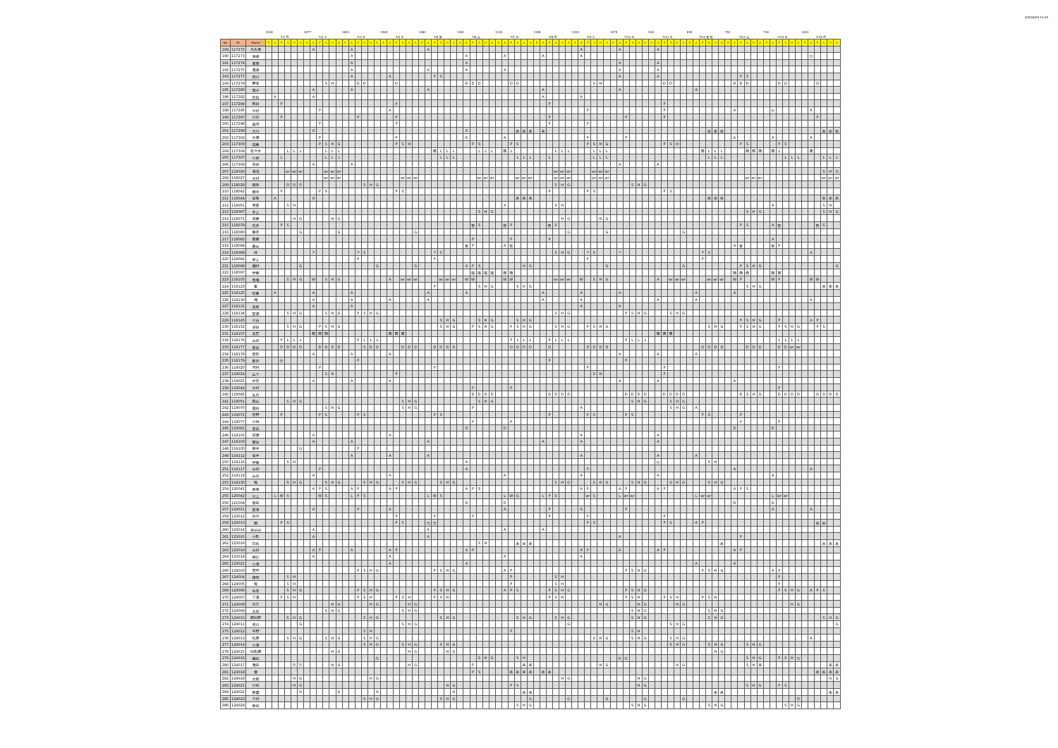2024/6/25 10:29
| | | | 2238 | | | | | | 1977 | | | | | | 1801 | | | | | | 1900 | | | | | | 1482 | | | | | | 1301 | | | | | | 1132 | | | | | | 1349 | | | | | | 1333 | | | | | | 1075 | | | | | | 938 | | | | | | 835 | | | | | | 791 | | | | | | 718 | | | | | | 1001 | | | | | |
| --- | --- | --- | --- | --- | --- | --- | --- | --- | --- | --- | --- | --- | --- | --- | --- | --- | --- | --- | --- | --- | --- | --- | --- | --- | --- | --- | --- | --- | --- | --- | --- | --- | --- | --- | --- | --- | --- | --- | --- | --- | --- | --- | --- | --- | --- | --- | --- | --- | --- | --- | --- | --- | --- | --- | --- | --- | --- | --- | --- | --- | --- | --- | --- | --- | --- | --- | --- | --- | --- | --- | --- | --- | --- | --- | --- | --- | --- | --- | --- | --- | --- | --- | --- | --- | --- | --- | --- | --- | --- | --- | --- | --- |
| | | | 7/1 月 | | | | | | 7/2 火 | | | | | | 7/3 水 | | | | | | 7/4 木 | | | | | | 7/5 金 | | | | | | 7/6 土 | | | | | | 7/7 日 | | | | | | 7/8 月 | | | | | | 7/9 火 | | | | | | 7/10 水 | | | | | | 7/11 木 | | | | | | 7/12 金 祝 | | | | | | 7/13 土 | | | | | | 7/14 日 | | | | | | 7/15 月 | | | | | |
| No | ID | Name | E | A | P | S | H | G | E | A | P | S | H | G | E | A | P | S | H | G | E | A | P | S | H | G | E | A | P | S | H | G | E | A | P | S | H | G | E | A | P | S | H | G | E | A | P | S | H | G | E | A | P | S | H | G | E | A | P | S | H | G | E | A | P | S | H | G | E | A | P | S | H | G | E | A | P | S | H | G | E | A | P | S | H | G | E | A | P | S | H | G |
| 189 | 117272 | 大久保 | | | | | | | | A | | | | | | A | | | | | | | | | | | | A | | | | | | | | | | | | | | | | | | | | | | | | A | | | | | | A | | | | | | A | | | | | | | | | | | | | | | | | | | | | | | | | | | | |
| 190 | 117273 | 洲崎 | | | | | | | | | | | | | | A | | | | | | | | | | | | | | | | | | A | | | | | | A | | | | | | A | | | | | | A | | | | | | | | | | | | | | | | | | | | | | | | | | | | | | | | | | | | 欠 | | | | |
| 191 | 117274 | 悪原 | | | | | | | | | | | | | | A | | | | | | | | | | | | | | | | | | A | | | | | | | | | | | | | | | | | | | | | | | | A | | | | | | A | | | | | | | | | | | | | | | | | | | | | | | | | | | | |
| 192 | 117275 | 渡邉 | | | | | | | | | | | | | | A | | | | | | | | | | | | A | | | | | | A | | | | | | A | | | | | | | | | | | | | | | | | | A | | | | | | A | | | | | | | | | | | | | | | | | | | | | | | | | | | | |
| 193 | 117277 | 見川 | | | | | | | | | | | | | | A | | | | | | A | | | | | | | P | S | | | | | | | | | | | | | | | | | | | | | | | | | | | | A | | | | | | A | | | | | | | | | | | | | P | S | | | | | | | | | | | | | | |
| 194 | 117279 | 栗本 | | | | | | | | | | S | H | | | | D | D | | | | | D | | | | | | | | | | | D | D | D | | | | | D | D | | | | | | | | | | | | S | H | | | | | | | | | | D | D | | | | | | | | | | D | D | D | | | | | D | D | | | | | D | | | |
| 195 | 117280 | 増子 | | | | | | | | A | | | | | | A | | | | | | | | | | | | A | | | | | | | | | | | | | | | | | | A | | | | | | | | | | | | A | | | | | | | | | | | | A | | | | | | | | | | | | | | | | | | | | | | |
| 196 | 117282 | 佐伯 | | A | | | | | | A | | | | | | | | | | | | | | | | | | | | | | | | | | | | | | | | | | | | A | | | | | | A | | | | | | | | | | | | | | | | | | | | | | | | | | | | | | | | | | | | | | | | |
| 197 | 117294 | 和田 | | | P | | | | | | | | | | | | | | | | | | P | | | | | | | | | | | | | | | | | | | | | | | | P | | | | | | | | | | | | | | | | | | P | | | | | | | | | | | | | | | | | | | | | | | | | | | |
| 198 | 117295 | 中村 | | | | | | | | | P | | | | | | | | | | | A | | | | | | | | | | | | | | | | | | | | | | | | | | | | | | | P | | | | | | | | | | | | P | | | | | | | | | | | A | | | | | | 欠 | | | | | | A | | | | |
| 199 | 117297 | 川内 | | | P | | | | | | | | | | | | P | | | | | | P | | | | | | | | | | | | | | | | | | | | | | | | P | | | | | | | | | | | | P | | | | | | P | | | | | | | | | | | | | | | | | | | | | | | | P | | | |
| 200 | 117298 | 美河 | | | | | | | | | P | | | | | | | | | | | | P | | | | | | | | | | | | | | | | | | | | | | | | P | | | | | | P | | | | | | | | | | | | | | | | | | | | | | | | | | | | | | | | | | | | | | | |
| 201 | 117299 | 大川 | | | | | | | | A | | | | | | | | | | | | | | | | | | | | | | | | A | | | | | | | | 未 | 未 | 未 | | 未 | | | | | | | | | | | | | | | | | | | | | | | | | | 未 | 未 | 未 | | | | | | | | | | | | | | | | 未 | 未 | 未 |
| 202 | 117302 | 大瀬 | | | | | | | | | P | | | | | | | | | | | | P | | | | | | | | | | | A | | | | | | A | | | | | | | | | | | | | P | | | | | | P | | | | | | | | | | | | | | | | | A | | | | | | A | | | | | | A | | | | |
| 203 | 117303 | 遠藤 | | | | | | | | | P | S | H | G | | | | | | | | | P | S | H | | | | | | | | | | P | S | | | | | P | S | | | | | | | | | | | P | S | H | G | | | | | | | | | P | S | H | | | | | | | | | | P | S | | | | | P | S | | | | | | | | |
| 204 | 117304 | 佐々木 | | | | L | L | L | | | | L | L | L | | | | | | | | | | | | | | | 商 | L | L | L | | | | L | L | L | | 商 | L | | | | | | | L | L | L | | | | L | L | L | | | | | | | | | | | | | | | 商 | L | L | L | | | | 商 | 商 | 商 | | 商 | L | | | | | 商 | | | | |
| 205 | 117307 | 小西 | | | L | | | | | | | L | L | L | | | | | | | | | | | | | | | | L | L | L | | | | | | | | | | L | L | L | | | L | | | | | | | L | L | L | | | | | | | | | | | | | | | | L | L | L | | | | | | | | | | L | L | L | | | | L | L | L |
| 206 | 117309 | 濱田 | | | | | | | | A | | | | | | A | | | | | | | | | | | | | | | | | | | | | | | | | | | | | | | | | | | | | | | | | | A | | | | | | A | | | | | | | | | | | | | | | | | | | | | | | | | | | | |
| 207 | 118026 | 湯浅 | | | | wr | wr | wr | | | | wr | wr | wr | | | | | | | | | | | | | | | | | | | | | | | | | | | | | | | | | | wr | wr | wr | | | | wr | wr | wr | | | | | | | | | | | | | | | | | | | | | | | | | | | | | | | | | | S | H | G |
| 208 | 118027 | 大村 | | | | | | | | | | wr | wr | wr | | | | | | | | | | wr | wr | wr | | | | | | | | | | wr | wr | wr | | | | wr | wr | wr | | | | wr | wr | wr | | | | wr | wr | wr | | | | | | | | | | | | | | | | | | | | | | wr | wr | wr | | | | | | | | | | wr | wr | wr |
| 209 | 118028 | 橋本 | | | | 欠 | 欠 | 欠 | | | | | | | | | | S | H | G | | | | | | | | | | | | | | | | | | | | | | | | | | | | S | H | G | | | | | | | | | | S | H | G | | | | | | | | | | | | | | | | | | | | | | | | | | | | | | |
| 210 | 118042 | 種平 | | | P | | | | | | P | S | | | | | | | | | | | P | S | | | | | | | | | | | | | | | | | | | | | | | P | | | | | | P | S | | | | | | | | | | | P | S | | | | | | | | | | | | | | | | | | | | | | | | | | |
| 211 | 118044 | 高島 | | A | | | | | | A | | | | | | | | | | | | | | | | | | | | | | | | | | | | | | | | 未 | 未 | 未 | | | | | | | | | | | | | | | | | | | | | | | | | | | | 未 | 未 | 未 | | | | | | | | | | | | | | | | 未 | 未 | 未 |
| 212 | 118051 | 坂倉 | | | | S | H | | | | | | | | | | | | | | | | | | | | | | | | | | | | | | | | | A | | | | | | | | S | H | | | | | | | | | | | | | | | | | | | | | | | | | | | | | | | | | A | | | | | | | | S | H | |
| 213 | 118067 | 井上 | | | | | | | | | | | | | | | | | | | | | | | | | | | | | | | | | | S | H | G | | | | | | | | | | | | | | | | | | | | | | | | | | | | | | | | | | | | | | | | S | H | G | | | | | | | | | | S | H | G |
| 214 | 118071 | 遠藤 | | | | | H | G | | | | | H | G | | | | | | | | | | | | | | | | | | | | | | | | | | | | | | | | | | | H | G | | | | | H | G | | | | | | | | | | | | | | | | | | | | | | | | | | | | | | | | | | | | |
| 215 | 118079 | 荒井 | | | P | S | | | | | | | | | | | | | | | | | | | | | | | | | | | | | 督 | S | | | | 督 | P | | | | | | 督 | S | | | | | | | | | | | | | | | | | | | | | | | | | | | | | P | S | | | | A | 督 | | | | | | 督 | S | | |
| 216 | 118080 | 藤井 | | | | | | G | | | | | | G | | | | | | | | | | | | G | | | | | | | | | | | | | | | | | | | | | | | | G | | | | | | G | | | | | | | | | | | | G | | | | | | | | | | | | | | | | | | | | | | | | |
| 217 | 118082 | 座間 | | | | | | | | | | | | | | | | | | | | | | | | | | | | | | | | | P | | | | | | P | | | | | | P | | | | | | | | | | | | | | | | | | | | | | | | | | | | | | | | | | | A | | | | | | | | | | |
| 218 | 118084 | 嘉山 | | | | | | | | | | | | | | | | | | | | | | | | | | | | | | | | 督 | P | | | | | A | 督 | | | | | | | | | | | | | | | | | | | | | | | | | | | | | | | | | | | A | 督 | | | | | 督 | P | | | | | | | | | |
| 219 | 118088 | 林 | | | | | | | | ア | | | | | | | ア | S | | | | | | | | | | | ア | S | | | | | | | | | | | | | | | | | | S | H | G | | | ア | S | | | | ア | | | | | | | | | | | | | ア | S | | | | | | | | | | | | | | | | A | | | | |
| 220 | 118092 | 尾上 | | | | | | | | | | | | | | | P | | | | | | | | | | | | P | | | | | | | | | | | | | | | | | | | | | | | | P | | | | | | | | | | | | | | | | | | P | | | | | | | | | | | | | | | | | | | | | |
| 221 | 118096 | 植村 | | | | | | G | | | | | | | | | | | | G | | | | | | G | | | | | | | | A | P | S | | | | | | | H | G | | | | | | | | | | | | G | | | | | | | | | | | | G | | | | | | | | | P | S | H | G | | | | | | | | | | | | G |
| 222 | 118097 | 伊藤 | | | | | | | | | | | | | | | | | | | | | | | | | | | | | | | | | 描 | 描 | 描 | 描 | | 商 | 商 | | | | | | | | | | | | | | | | | | | | | | | | | | | | | | | | | | | 商 | 商 | 商 | | | | 商 | 商 | | | | | | | | | |
| 223 | 118105 | 馬場 | | | | S | H | G | | W | | S | H | G | | | | | | | | A | | wr | wr | wr | | | | wr | wr | wr | | W | W | | | | | W | W | | | | | | | wr | wr | wr | | W | | S | H | G | | | | | | | | A | | wr | wr | wr | | | | wr | wr | wr | | W | P | | | | | W | P | | | | | W | W | | | |
| 224 | 118123 | 峯 | | | | | | | | | | | | | | | | | | | | | | | | | | | P | | | | | | | S | H | G | | | | S | H | G | | | | | | | | | | | | | | | | | | | | | | | | | | | | | | | | | | S | H | G | | | | | | | | | | 未 | 未 | 未 |
| 225 | 118125 | 佐藤 | | A | | | | | | A | | | | | | A | | | | | | | | | | | | A | | | | | | A | | | | | | | | | | | | A | | | | | | A | | | | | | A | | | | | | | | | | | | A | | | | | | A | | | | | | | | | | | | | | | | |
| 226 | 118130 | 滝 | | | | | | | | A | | | | | | A | | | | | | A | | | | | | A | | | | | | | | | | | | | | | | | | A | | | | | | A | | | | | | | | | | | | A | | | | | | A | | | | | | | | | | | | | | | | | | A | | | | |
| 227 | 118131 | 高尾 | | | | | | | | A | | | | | | A | | | | | | | | | | | | | | | | | | | | | | | | | | | | | | | | | | | | A | | | | | | A | | | | | | | | | | | | | | | | | | | | | | | | | | | | | | | | | | |
| 228 | 118134 | 安達 | | | | S | H | G | | | | S | H | G | | | P | S | H | G | | | | | | | | | | | | | | | | | | | | | | | | | | | | S | H | G | | | | | | | | | P | S | H | G | | | | S | H | G | | | | | | | | | | | | | | | | | | | | | | | | |
| 229 | 118145 | 小山 | | | | | | | | | | | | | | | | | | | | | | | | | | | | S | H | G | | | | S | H | G | | | | S | H | G | | | | | | | | | | | | | | | | | | | | | | | | | | | | | | | | | P | S | H | G | | | P | | | | | A | P | | | |
| 230 | 118152 | 濱田 | | | | S | H | G | | | P | S | H | G | | | | | | | | | | | | | | | | S | H | G | | | P | S | H | G | | | P | S | H | G | | | | S | H | G | | | P | S | H | G | | | | | | | | | | | | | | | | S | H | G | | | P | S | H | G | | | P | S | H | G | | | P | S | | |
| 231 | 118157 | 玉置 | | | | | | | | 商 | 商 | 商 | | | | | | | | | | 商 | 商 | 商 | | | | | | | | | | | | | | | | | | | | | | | | | | | | | | | | | | | | | | | | 商 | 商 | 商 | | | | | | | | | | | | | | | | | | | | | | | | | | |
| 232 | 118176 | 山田 | | | P | L | L | L | | | | | | | | | P | L | L | L | | | | | | | | | | | | | | | | | | | | | P | L | L | L | | | P | L | L | L | | | | | | | | | P | L | L | L | | | | | | | | | | | | | | | | | | | | | L | L | L | L | | | | | | |
| 233 | 118177 | 柴田 | | | D | D | D | D | | | D | D | D | D | | | | S | D | D | | | | D | D | D | | | D | D | D | D | | | | | | | | | D | D | D | D | | | D | | | | | | D | D | D | D | | | | | | | | | | | | | | | D | D | D | D | | | | D | D | D | | | D | D | wr | wr | | | | | | |
| 234 | 118178 | 岩佐 | | | | | | | | A | | | | | | A | | | | | | A | | | | | | | | | | | | | | | | | | | | | | | | | | | | | | | | | | | | A | | | | | | A | | | | | | A | | | | | | | | | | | | | | | | | | | | | | |
| 235 | 118179 | 新井 | | | 欠 | | | | | | | | | | | | P | | | | | | | | | | | | | | | | | | | | | | | | | | | | | | P | | | | | | | | | | | | P | | | | | | | | | | | | | | | | | | | | | | | | | | | | | | | | | |
| 236 | 119020 | 河村 | | | | | | | | | P | | | | | | | | | | | | | | | | | | P | | | | | | | | | | | | | | | | | | | | | | | | P | | | | | | | | | | | | P | | | | | | | | | | | | | | | | | | P | | | | | | | | | |
| 237 | 119024 | 山下 | | | | | | | | | | S | H | | | | | | | | | | P | | | | | | | | | | | | | | | | | | | | | | | | | | | | | | | S | H | | | | | | | | | | P | | | | | | | | | | | | | | | | | | | | | | | | | | | |
| 238 | 119025 | 水埜 | | | | | | | | A | | | | | | A | | | | | | A | | | | | | | | | | | | | | | | | | | | | | | | | | | | | | | | | | | | A | | | | | | A | | | | | | | | | | | | A | | | | | | | | | | | | | | | | |
| 239 | 119044 | 大村 | | | | | | | | | | | | | | | | | | | | | | | | | | | | | | | | | P | | | | | | P | | | | | | | | | | | | | | | | | | | | | | | | | | | | | | | | | | | | | | | | | | P | | | | | | | | | |
| 240 | 119045 | 矢内 | | | | | | | | | | | | | | | | | | | | | | | | | | | | | | | | | D | D | D | D | | | | | | | | | D | D | D | D | | | | | | | | | D | D | D | D | | | D | D | D | D | | | | | | | | | D | S | H | G | | | D | D | D | D | | | D | D | D | D |
| 241 | 119051 | 森山 | | | | S | H | G | | | | | | | | | | | | | | | | S | H | G | | | | | | | | | | S | H | G | | | | | | | | | | | | | | | | | | | | | | S | H | G | | | | S | H | G | | | | | | | | | | | | | | | | | | | | | | | | |
| 242 | 119070 | 福田 | | | | | | | | | | S | H | G | | | | | | | | | | S | H | G | | | | | | | | | P | | | | | | | | | | | | | | | | | A | | | | | | | | | | | | | | S | H | G | | A | | | | | | | | | | | | | | | | | | | | | | |
| 243 | 119071 | 佐野 | | | P | | | | | | P | S | | | | | P | S | | | | | | | | | | | P | S | | | | | | | | | | | | | | | | | P | | | | | | P | S | | | | | P | S | | | | | | | | | | | P | S | | | | | P | | | | | | | | | | | | | | | |
| 244 | 119077 | 小林 | | | | | | | | | | | | | | | | | | | | | | | | | | | | | | | | | P | | | | | | P | | | | | | | | | | | | | | | | | | | | | | | | | | | | | | | | | | | | P | | | | | | P | | | | | | | | | |
| 245 | 119081 | 黒田 | | | | | | | | | | | | | | | | | | | | | | | | | | | | | | | | D | | | | | | D | | | | | | | | | | | | | | | | | | | | | | | | | | | | | | | | | | | | D | | | | | | D | | | | | | | | | | |
| 246 | 119101 | 成瀬 | | | | | | | | A | | | | | | | | | | | | A | | | | | | | | | | | | | | | | | | | | | | | | | | | | | | A | | | | | | | | | | | | A | | | | | | | | | | | | | | | | | | | | | | | | | | | | |
| 247 | 119103 | 関谷 | | | | | | | | A | | | | | | A | | | | | | | | | | | | A | | | | | | | | | | | | | | | | | | A | | | | | | A | | | | | | | | | | | | A | | | | | | | | | | | | | | | | | | | | | | | | | | | | |
| 248 | 119105 | 鈴木 | | | | | | G | | | | | | | | | P | | | | | | | | | | | | | | | | | | | | | | | | | | | | | | | | | | | | | | | | | | | | | | | | | | | | | | | | | | | | | | | | | | | | | | | | | | | |
| 249 | 119112 | 高木 | | | | | | | | | | | | | | A | | | | | | A | | | | | | A | | | | | | | | | | | | | | | | | | | | | | | | A | | | | | | | | | | | | A | | | | | | A | | | | | | | | | | | | | | | | | | | | | | |
| 250 | 119116 | 伊藤 | | | | S | H | | | | | | | | | | | | | | | | | | | | | | | | | | | A | | | | | | | | | | | | | | | | | | | | | | | | | | | | | | 欠 | | | | | | | | S | H | | | | | | | | | | | | | | | | | | | |
| 251 | 119117 | 山田 | | | | | | | | | P | | | | | | | | | | | | | | | | | | | | | | | A | | | | | | | | | | | | | | | | | | | P | | | | | | | | | | | | | | | | | | | | | | | A | | | | | | | | | | | | A | | | | |
| 252 | 119119 | 山内 | | | | | | | | A | | | | | | | | | | | | A | | | | | | | | | | | | | | | | | | A | | | | | | | | | | | | A | | | | | | | | | | | | A | | | | | | | | | | | | | | | | | | A | | | | | | | | | | |
| 253 | 119130 | 堀 | | | | S | H | G | | | | S | H | G | | | | S | H | G | | | | S | H | G | | | | S | H | G | | | | | | | | | | | | | | | | S | H | G | | | | S | H | G | | | | S | H | G | | | | S | H | G | | | | S | H | G | | | | | | | | | | | | | | | | | | |
| 254 | 120041 | 尾崎 | | | | | | | | A | P | S | | | | A | P | | | | | A | P | | | | | | | | | | | A | P | S | | | | | | | | | | | | | | | | A | P | | | | | A | P | | | | | A | P | | | | | | | | | | | A | P | S | | | | | | | | | | | | | | |
| 255 | 120042 | 川上 | | L | W | S | | | | | W | S | | | | L | P | S | | | | | | | | | | L | W | S | | | | | | | | | | L | W | G | | | | L | P | S | | | | | wr | S | | | | L | wr | wr | | | | | | | | | | L | wr | wr | | | | | | | | | | L | wr | wr | | | | | | | | |
| 256 | 121004 | 益田 | | | | | | | | | | | | | | | | | | | | | | | | | | | | | | | | D | | | | | | D | | | | | | | | | | | | | | | | | | | | | | | | | | | | | | | | | | | | D | | | | | | D | | | | | | | | | | |
| 257 | 123011 | 前澤 | | | | | | | | A | | | | | | | P | | | | | A | | | | | | | | | | | | | | | | | | A | | | | | | | P | | | | | A | | | | | | | P | | | | | | | | | | | | | | | | | | | | | | | A | | | | | | A | | | | |
| 258 | 123012 | 田中 | | | | | | | | | | | | | | | | | | | | | P | | | | | | P | | | | | | P | | | | | | | | | | | | P | | | | | | P | | | | | | | | | | | | P | | | | | | | | | | | | | | | | | | | | | | | | | | | |
| 259 | 123013 | 関 | | | P | S | | | | | | | | | | | | | | | | | P | S | | | | 欠 | 欠 | | | | | | | | | | | | | | | | | | | | | | | | P | S | | | | | | | | | | | P | S | | | | A | P | | | | | | | | | | | | | | | | | | 未 | 未 | | |
| 260 | 123014 | 神子田 | | | | | | | | A | | | | | | | | | | | | | | | | | | A | | | | | | | | | | | | A | | | | | | A | | | | | | | | | | | | | | | | | | | | | | | | | | | | | | | | | | | | | | | | | | | | | | |
| 261 | 123015 | 小町 | | | | | | | | A | | | | | | | | | | | | | | | | | | A | | | | | | | | | | | | | | | | | | | | | | | | | | | | | | A | | | | | | | | | | | | | | | | | | | P | | | | | | | | | | | | | | | |
| 262 | 123016 | 白石 | | | | | | | | | | | | | | | | | | | | | | | | | | | | | | | | | | S | H | | | | | 未 | 未 | 未 | | | | | | | | | | | | | | | | | | | | | | | | | | | | | | 未 | | | | | | | | | | | | | | | | 未 | 未 | 未 |
| 263 | 123018 | 山田 | | | | | | | | A | P | | | | | A | | | | | | A | P | | | | | | | | | | | A | P | | | | | | | | | | | | | | | | | A | P | | | | | A | | | | | | A | P | | | | | | | | | | | A | P | | | | | | | | | | | | | | | |
| 264 | 123019 | 綿引 | | | | | | | | A | | | | | | | | | | | | A | | | | | | | | | | | | | | | | | | A | | | | | | | | | | | | A | | | | | | | | | | | | | | | | | | | | | | | | | | | | | | | | | | | | | | | | |
| 265 | 123021 | 小澤 | | | | | | | | | | | | | | | | | | | | A | | | | | | | | | | | | A | | | | | | | | | | | | | | | | | | | | | | | | | | | | | | | | | | | | A | | | | | | A | | | | | | | | | | | | | | | | |
| 266 | 124003 | 望月 | | | | | | | | | | | | | | | P | S | H | G | | | | | | | | | P | S | H | G | | | | | | | | A | P | | | | | | | | | | | | | | | | | | P | S | H | G | | | | | | | | | P | S | H | G | | | | | | | | A | P | | | | | | | | | |
| 267 | 124004 | 根岸 | | | | S | H | | | | | | | | | | | | | | | | | | | | | | | | | | | | | | | | | | P | | | | | | | S | H | | | | | | | | | | | | | | | | | | | | | | | | | | | | | | | | | | P | | | | | | | | | |
| 268 | 124005 | 堀 | | | | S | H | | | | | | | | | | | | | | | | | | | | | | | | | | | | | | | | | | P | | | | | | | S | H | | | | | | | | | | | | | | | | | | | | | | | | | | | | | | | | | | P | | | | | | | | | |
| 269 | 124006 | 石黒 | | | | S | H | G | | | | | | | | | P | S | H | G | | | | | | | | | P | S | H | G | | | | | | | | A | P | S | | | | | P | S | H | G | | | | | | | | | P | S | H | G | | | | | | | | | | | | | | | | | | | | | P | S | H | G | | A | P | S | | |
| 270 | 124007 | 三浦 | | | P | S | H | | | | | | | | | | P | S | H | | | | P | S | H | | | | P | S | H | | | | | | | | | | | | | | | | P | S | H | | | | | | | | | | P | S | H | | | | P | S | H | | | | P | S | H | | | | | | | | | | | | | | | | | | | |
| 271 | 124008 | 渋江 | | | | | | | | | | | H | G | | | | | H | G | | | | | H | G | | | | | | | | | | | | | | | | | | | | | | | | | | | | | H | G | | | | | H | G | | | | | H | G | | | | | | | | | | | | | | | | | H | G | | | | | | |
| 272 | 124009 | 太田 | | | | | | | | | | S | H | G | | | | | | | | | | S | H | G | | | | | | | | | | | | | | | | | | | | | | | | | | | | | | | | | | S | H | G | | | | | | | | | | S | H | G | | | | | | | | | | | | | | | | | | |
| 273 | 124010 | 肥田野 | | | | S | H | G | | | | | | | | | | S | H | G | | | | | | | | | | S | H | G | | | | | | | | | | S | H | G | | | | S | H | G | | | | | | | | | | S | H | G | | | | | | | | | | S | H | G | | | | | | | | | | | | | | | | S | H | G |
| 274 | 124011 | 見川 | | | | | | G | | | | | | | | | | | | | | | | S | H | G | | | | | | | | | | | | | | | | | | | | | | | | G | | | | | | | | | | | | | | | | S | H | G | | | | | | | | | | | | | | | | | | | | | | | | G |
| 275 | 124012 | 平野 | | | | | | | | | | | | | | | | S | H | | | | | | | | | | | | | | | | | | | | | | P | | | | | | | | | | | | | | | | | | | S | H | | | | | | | | | | | | | | | | | | | | | | | | | | | | | | | |
| 276 | 124013 | 松原 | | | | S | H | G | | | | S | H | G | | | | S | H | G | | | | | | | | | | | | | | | | | | | | | | | | | | | | | | | | | | S | H | G | | | | S | H | G | | | | S | H | G | | | | | | | | | | | | | | | | | | | | A | | | | |
| 277 | 124014 | 小澤 | | | | | | | | | | | | | | | | S | H | G | | | | S | H | G | | | | S | H | G | | | | | | | | | | | | | | | | | | | | | | | | | | | | | | | | | | S | H | G | | | | S | H | G | | | | S | H | G | | | | | | | | | | | | |
| 278 | 124015 | 田名網 | | | | | | | | | | | H | G | | | | | | | | | | | H | G | | | | | H | G | | | | | | | | | | | | | | | | | | | | | | | | | | | | | | | | | | | | | | | | | H | G | | | | | | | | | | | | | | | | | | |
| 279 | 124016 | 鎌田 | | | | | | | | | | | | | | | | | | 欠 | | | | | | | | | | | | | | | | S | H | G | | | | S | H | | | | | | | | | | | | | | | 欠 | 欠 | | | | | | | | | | | | | | | | | | | S | H | G | | | P | S | H | 欠 | | | | | | |
| 280 | 124017 | 滝田 | | | | | 欠 | 欠 | | | | | H | G | | | | | | | | | | | H | G | | | | | | | | | P | | | | | | | | 未 | 未 | | | | | | | | | | | H | G | | | | | | | | | | | H | G | | | | | | | | | | S | H | 未 | | | | | | | | | | | 未 | 未 |
| 281 | 124018 | 榎 | | | | | | | | | | | | | | | | | | | | | | | | | | | | | | | | | P | S | | | | | 未 | 未 | 未 | 未 | | 未 | 未 | | | | | | | | | | | | | | | | | | | | | | | | | | | | | | | | | | | | | | | | | | 未 | 未 | 未 | 未 |
| 282 | 124019 | 大築 | | | | | H | G | | | | | | | | | | | H | G | | | | | | | | | | | | | | | | | | | | | | | | | | | | | H | G | | | | | | | | | | | H | G | | | | | | | | | | | | | | | | | | | | | | | | | | | | | H | G |
| 283 | 124021 | 川田 | | | | | H | G | | | | | | | | | | | | | | | | | | | | | | | H | G | | | | | | | | | P | S | | | | | | | | | | | | | | | | | | | H | G | | | | | | | | | | | | | | | | S | H | G | | | P | S | | | | | | | | |
| 284 | 124022 | 新國 | | | | | | G | | | | | | G | | | | | | G | | | | | | | | | | | | G | | | | | | | | | | | 未 | 未 | | | | | | | | | | | | | | | | | | | | | | | | | | | | | 未 | 未 | | | | | | | | | | | | | | | | | 未 | 未 |
| 285 | 124023 | 下村 | | | | | | | | | | | | | | | | S | H | G | | | | | | | | | | S | H | G | | | | | | | | | | | | G | | | | | | G | | | | | | G | | | | | | G | | | | | | G | | | | | | | | | | | | | | | | | | 欠 | | | | | | |
| 286 | 124024 | 柴田 | | | | | | | | | | | | | | | | | | | | | | | | | | | | | | | | | | | | | | | | S | H | G | | | | | | | | | | | | | | | | S | H | G | | | | | | | | | | S | H | G | | | | | | | | | | S | H | G | | | | | | |